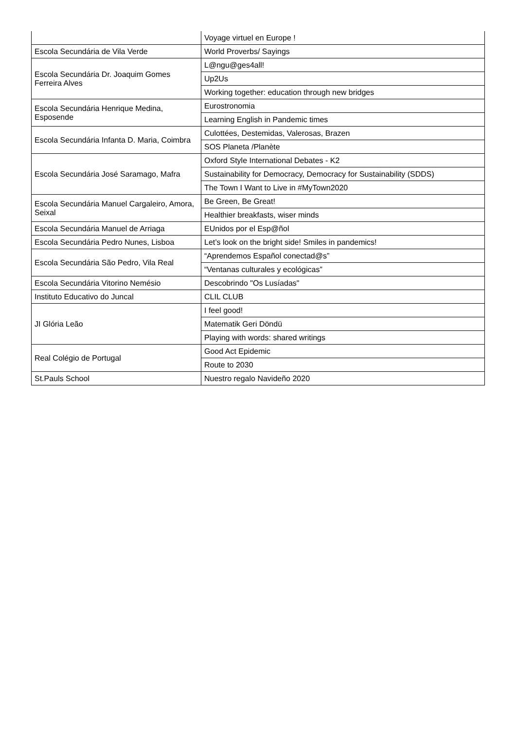| | Voyage virtuel en Europe ! |
| Escola Secundária de Vila Verde | World Proverbs/ Sayings |
| Escola Secundária Dr. Joaquim Gomes Ferreira Alves | L@ngu@ges4all! |
| | Up2Us |
| | Working together: education through new bridges |
| Escola Secundária Henrique Medina, Esposende | Eurostronomia |
| | Learning English in Pandemic times |
| Escola Secundária Infanta D. Maria, Coimbra | Culottées, Destemidas, Valerosas, Brazen |
| | SOS Planeta /Planète |
| Escola Secundária José Saramago, Mafra | Oxford Style International Debates - K2 |
| | Sustainability for Democracy, Democracy for Sustainability (SDDS) |
| | The Town I Want to Live in #MyTown2020 |
| Escola Secundária Manuel Cargaleiro, Amora, Seixal | Be Green, Be Great! |
| | Healthier breakfasts, wiser minds |
| Escola Secundária Manuel de Arriaga | EUnidos por el Esp@ñol |
| Escola Secundária Pedro Nunes, Lisboa | Let’s look on the bright side! Smiles in pandemics! |
| Escola Secundária São Pedro, Vila Real | “Aprendemos Español conectad@s” |
| | “Ventanas culturales y ecológicas” |
| Escola Secundária Vitorino Nemésio | Descobrindo "Os Lusíadas" |
| Instituto Educativo do Juncal | CLIL CLUB |
| JI Glória Leão | I feel good! |
| | Matematik Geri Döndü |
| | Playing with words: shared writings |
| Real Colégio de Portugal | Good Act Epidemic |
| | Route to 2030 |
| St.Pauls School | Nuestro regalo Navideño 2020 |